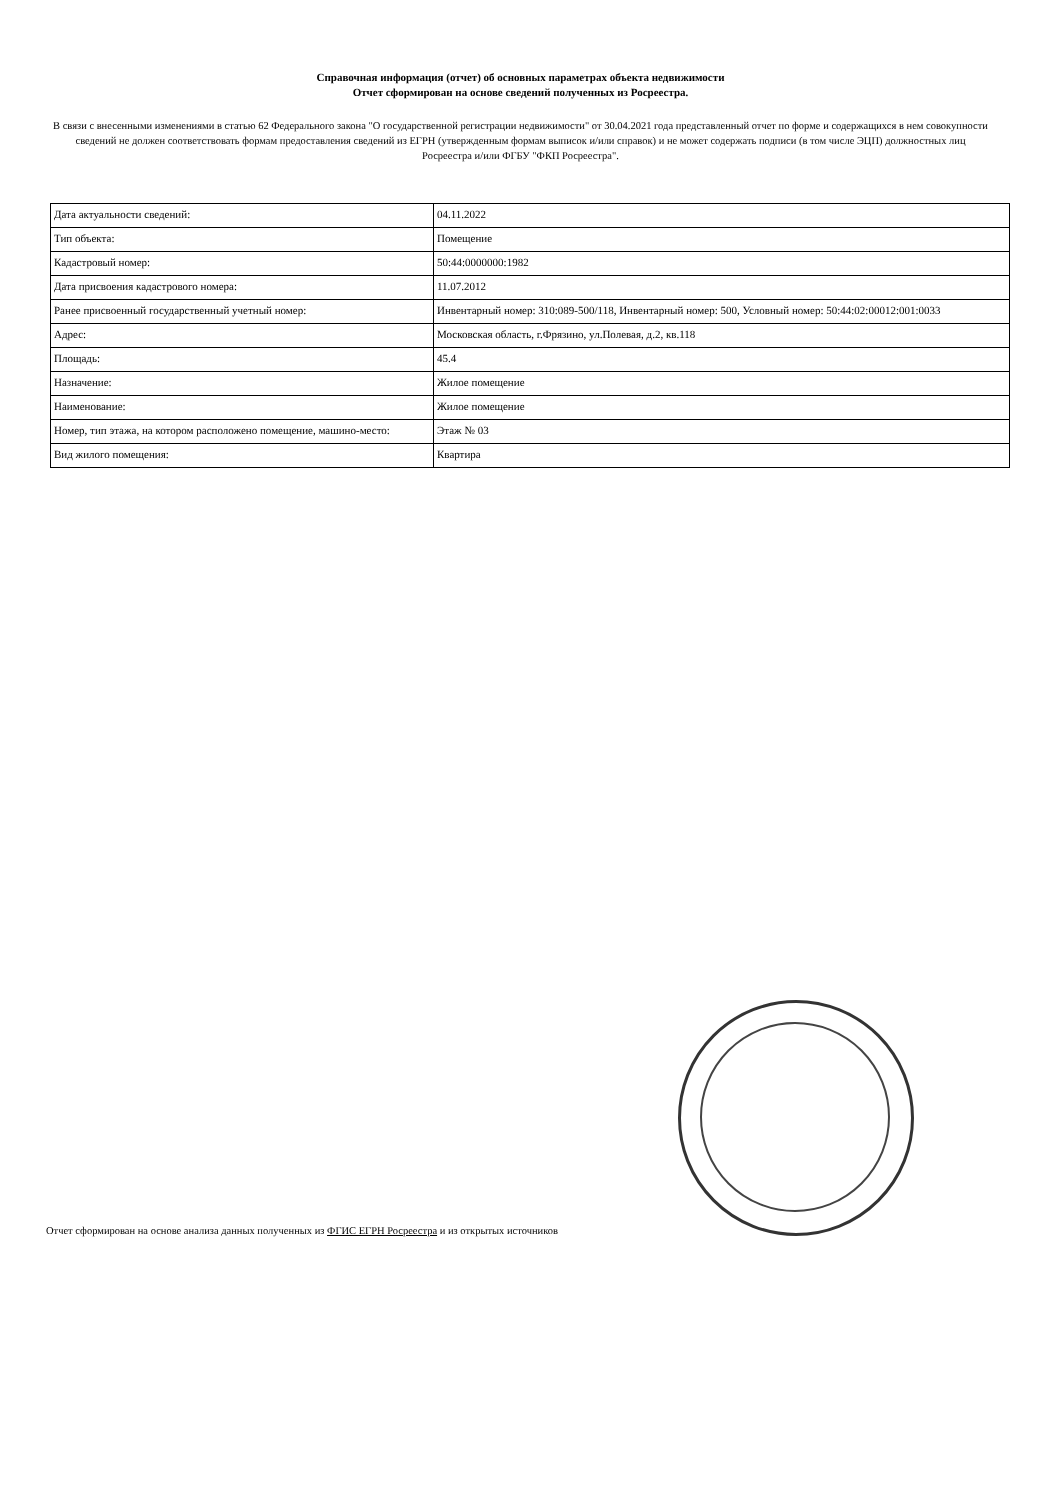Справочная информация (отчет) об основных параметрах объекта недвижимости
Отчет сформирован на основе сведений полученных из Росреестра.
В связи с внесенными изменениями в статью 62 Федерального закона "О государственной регистрации недвижимости" от 30.04.2021 года представленный отчет по форме и содержащихся в нем совокупности сведений не должен соответствовать формам предоставления сведений из ЕГРН (утвержденным формам выписок и/или справок) и не может содержать подписи (в том числе ЭЦП) должностных лиц Росреестра и/или ФГБУ "ФКП Росреестра".
| Дата актуальности сведений: | 04.11.2022 |
| Тип объекта: | Помещение |
| Кадастровый номер: | 50:44:0000000:1982 |
| Дата присвоения кадастрового номера: | 11.07.2012 |
| Ранее присвоенный государственный учетный номер: | Инвентарный номер: 310:089-500/118, Инвентарный номер: 500, Условный номер: 50:44:02:00012:001:0033 |
| Адрес: | Московская область, г.Фрязино, ул.Полевая, д.2, кв.118 |
| Площадь: | 45.4 |
| Назначение: | Жилое помещение |
| Наименование: | Жилое помещение |
| Номер, тип этажа, на котором расположено помещение, машино-место: | Этаж № 03 |
| Вид жилого помещения: | Квартира |
Отчет сформирован на основе анализа данных полученных из ФГИС ЕГРН Росреестра и из открытых источников